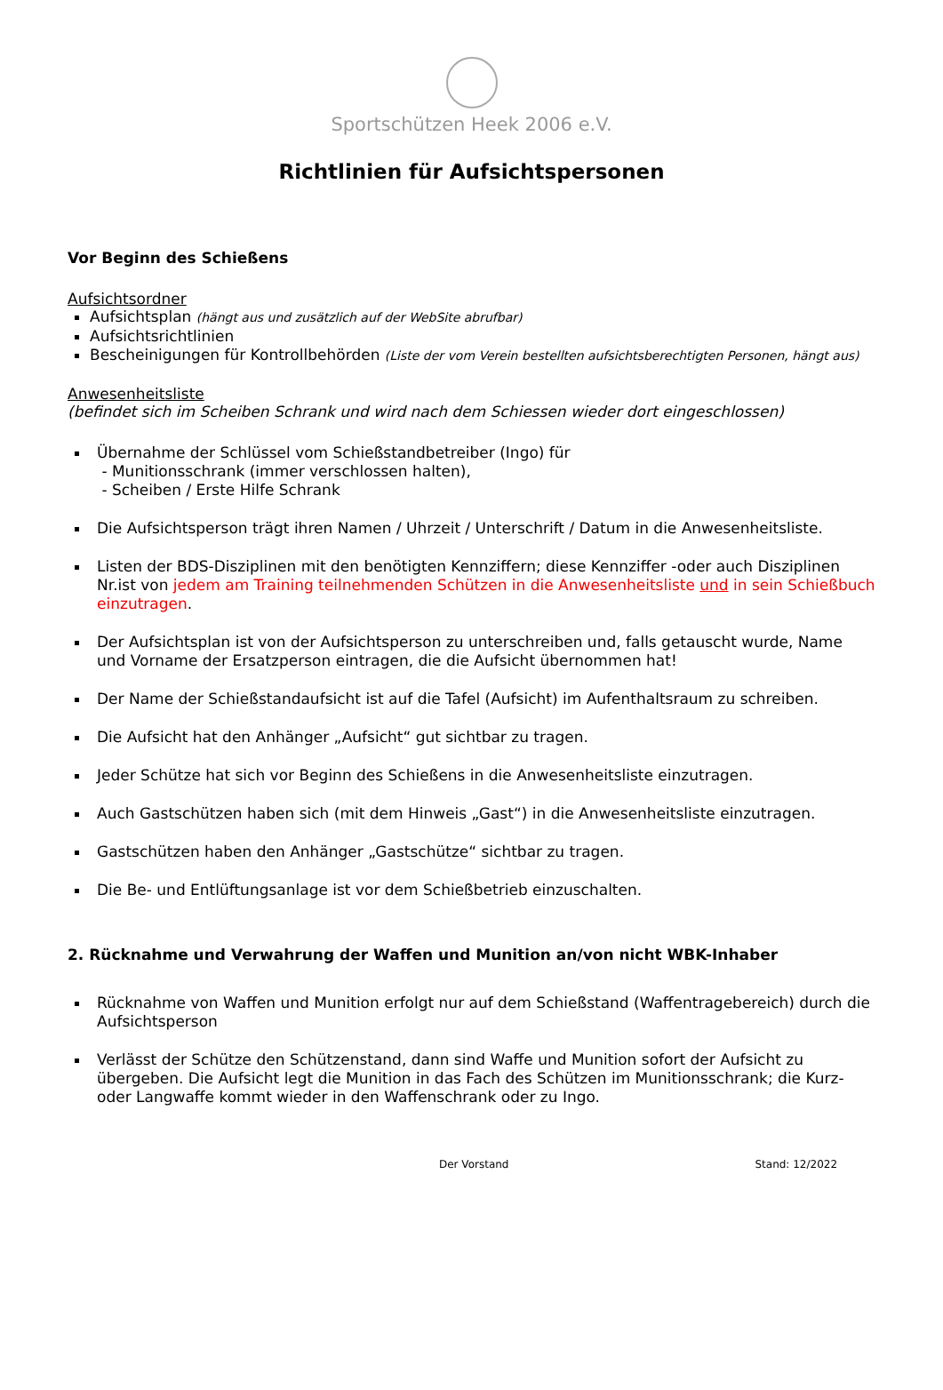Sportschützen Heek 2006 e.V.
Richtlinien für Aufsichtspersonen
Vor Beginn des Schießens
Aufsichtsordner
Aufsichtsplan (hängt aus und zusätzlich auf der WebSite abrufbar)
Aufsichtsrichtlinien
Bescheinigungen für Kontrollbehörden (Liste der vom Verein bestellten aufsichtsberechtigten Personen, hängt aus)
Anwesenheitsliste
(befindet sich im Scheiben Schrank und wird nach dem Schiessen wieder dort eingeschlossen)
Übernahme der Schlüssel vom Schießstandbetreiber (Ingo) für
- Munitionsschrank (immer verschlossen halten),
- Scheiben / Erste Hilfe Schrank
Die Aufsichtsperson trägt ihren Namen / Uhrzeit / Unterschrift / Datum in die Anwesenheitsliste.
Listen der BDS-Disziplinen mit den benötigten Kennziffern; diese Kennziffer -oder auch Disziplinen Nr.ist von jedem am Training teilnehmenden Schützen in die Anwesenheitsliste und in sein Schießbuch einzutragen.
Der Aufsichtsplan ist von der Aufsichtsperson zu unterschreiben und, falls getauscht wurde, Name und Vorname der Ersatzperson eintragen, die die Aufsicht übernommen hat!
Der Name der Schießstandaufsicht ist auf die Tafel (Aufsicht) im Aufenthaltsraum zu schreiben.
Die Aufsicht hat den Anhänger „Aufsicht“ gut sichtbar zu tragen.
Jeder Schütze hat sich vor Beginn des Schießens in die Anwesenheitsliste einzutragen.
Auch Gastschützen haben sich (mit dem Hinweis „Gast“) in die Anwesenheitsliste einzutragen.
Gastschützen haben den Anhänger „Gastschütze“ sichtbar zu tragen.
Die Be- und Entlüftungsanlage ist vor dem Schießbetrieb einzuschalten.
2. Rücknahme und Verwahrung der Waffen und Munition an/von nicht WBK-Inhaber
Rücknahme von Waffen und Munition erfolgt nur auf dem Schießstand (Waffentragebereich) durch die Aufsichtsperson
Verlässt der Schütze den Schützenstand, dann sind Waffe und Munition sofort der Aufsicht zu übergeben. Die Aufsicht legt die Munition in das Fach des Schützen im Munitionsschrank; die Kurz- oder Langwaffe kommt wieder in den Waffenschrank oder zu Ingo.
Der Vorstand Stand: 12/2022